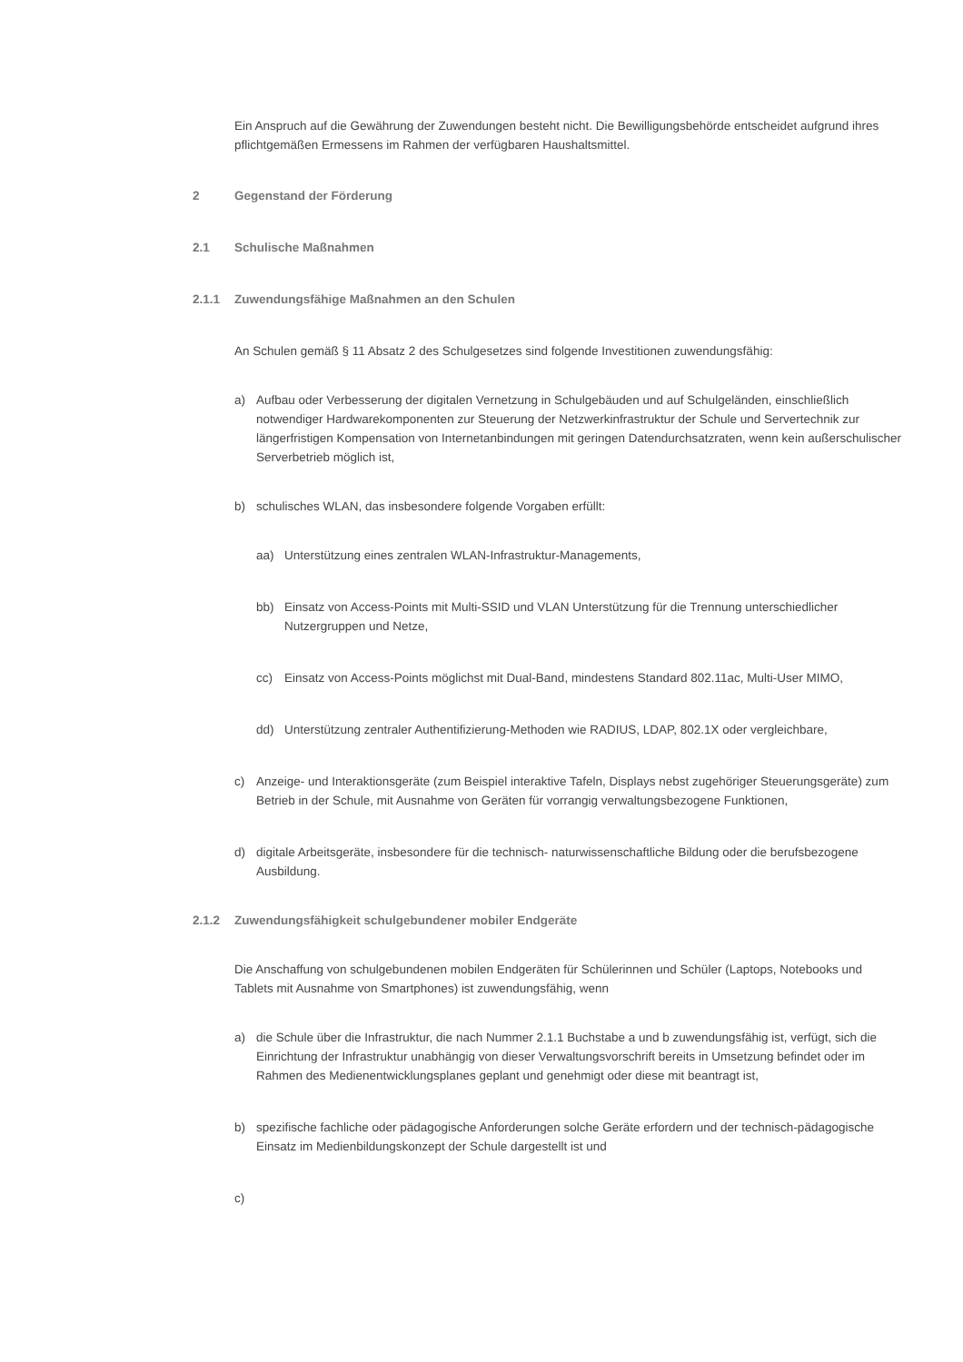Ein Anspruch auf die Gewährung der Zuwendungen besteht nicht. Die Bewilligungsbehörde entscheidet aufgrund ihres pflichtgemäßen Ermessens im Rahmen der verfügbaren Haushaltsmittel.
2 Gegenstand der Förderung
2.1 Schulische Maßnahmen
2.1.1 Zuwendungsfähige Maßnahmen an den Schulen
An Schulen gemäß § 11 Absatz 2 des Schulgesetzes sind folgende Investitionen zuwendungsfähig:
a) Aufbau oder Verbesserung der digitalen Vernetzung in Schulgebäuden und auf Schulgeländen, einschließlich notwendiger Hardwarekomponenten zur Steuerung der Netzwerkinfrastruktur der Schule und Servertechnik zur längerfristigen Kompensation von Internetanbindungen mit geringen Datendurchsatzraten, wenn kein außerschulischer Serverbetrieb möglich ist,
b) schulisches WLAN, das insbesondere folgende Vorgaben erfüllt:
aa) Unterstützung eines zentralen WLAN-Infrastruktur-Managements,
bb) Einsatz von Access-Points mit Multi-SSID und VLAN Unterstützung für die Trennung unterschiedlicher Nutzergruppen und Netze,
cc) Einsatz von Access-Points möglichst mit Dual-Band, mindestens Standard 802.11ac, Multi-User MIMO,
dd) Unterstützung zentraler Authentifizierung-Methoden wie RADIUS, LDAP, 802.1X oder vergleichbare,
c) Anzeige- und Interaktionsgeräte (zum Beispiel interaktive Tafeln, Displays nebst zugehöriger Steuerungsgeräte) zum Betrieb in der Schule, mit Ausnahme von Geräten für vorrangig verwaltungsbezogene Funktionen,
d) digitale Arbeitsgeräte, insbesondere für die technisch- naturwissenschaftliche Bildung oder die berufsbezogene Ausbildung.
2.1.2 Zuwendungsfähigkeit schulgebundener mobiler Endgeräte
Die Anschaffung von schulgebundenen mobilen Endgeräten für Schülerinnen und Schüler (Laptops, Notebooks und Tablets mit Ausnahme von Smartphones) ist zuwendungsfähig, wenn
a) die Schule über die Infrastruktur, die nach Nummer 2.1.1 Buchstabe a und b zuwendungsfähig ist, verfügt, sich die Einrichtung der Infrastruktur unabhängig von dieser Verwaltungsvorschrift bereits in Umsetzung befindet oder im Rahmen des Medienentwicklungsplanes geplant und genehmigt oder diese mit beantragt ist,
b) spezifische fachliche oder pädagogische Anforderungen solche Geräte erfordern und der technisch-pädagogische Einsatz im Medienbildungskonzept der Schule dargestellt ist und
c)